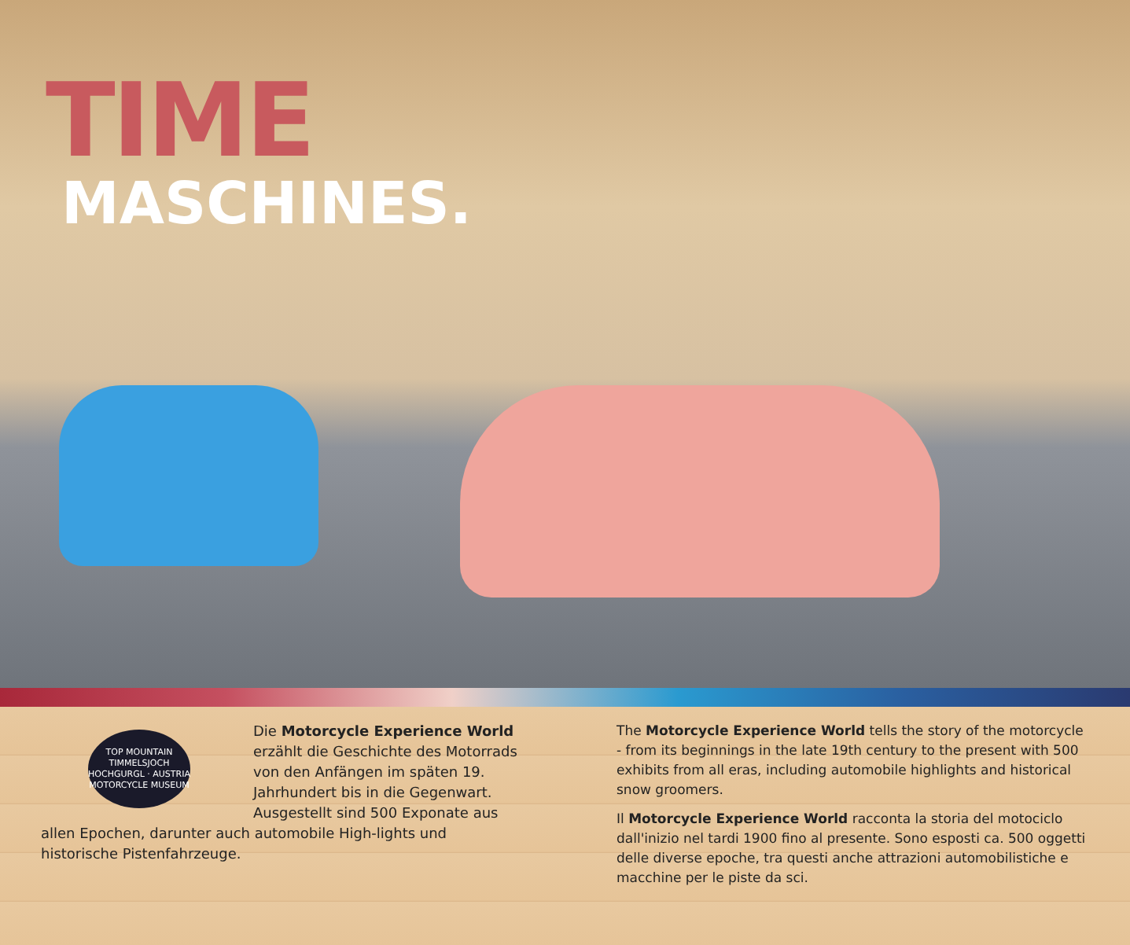TIME
MASCHINES.
TOP MOUNTAIN
TIMMELSJOCH
HOCHGURGL · AUSTRIA
MOTORCYCLE MUSEUM
Die Motorcycle Experience World erzählt die Geschichte des Motorrads von den Anfängen im späten 19. Jahrhundert bis in die Gegenwart. Ausgestellt sind 500 Exponate aus allen Epochen, darunter auch automobile High-lights und historische Pistenfahrzeuge.
The Motorcycle Experience World tells the story of the motorcycle - from its beginnings in the late 19th century to the present with 500 exhibits from all eras, including automobile highlights and historical snow groomers.
Il Motorcycle Experience World racconta la storia del motociclo dall'inizio nel tardi 1900 fino al presente. Sono esposti ca. 500 oggetti delle diverse epoche, tra questi anche attrazioni automobilistiche e macchine per le piste da sci.